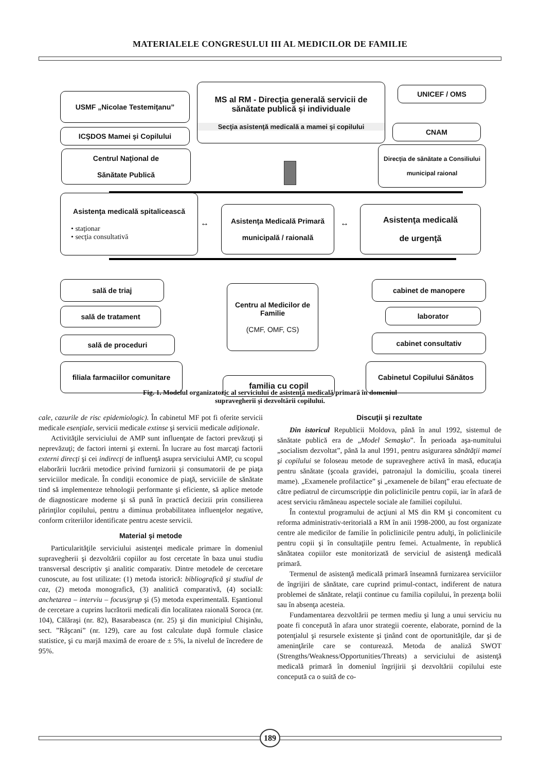MATERIALELE CONGRESULUI III AL MEDICILOR DE FAMILIE
USMF „Nicolae Testemiţanu”
MS al RM - Direcţia generală servicii de sănătate publică și individuale
Secţia asistenţă medicală a mamei şi copilului
UNICEF / OMS
ICŞDOS Mamei şi Copilului CNAM
Centrul Naţional de
Sănătate Publică
Direcţia de sănătate a Consiliului
municipal raional
Asistenţa medicală spitalicească
• staţionar
• secţia consultativă
↔
Asistenţa Medicală Primară
municipală / raională
↔
Asistenţa medicală
de urgenţă
sală de triaj
sală de tratament
sală de proceduri
filiala farmaciilor comunitare
Centru al Medicilor de Familie
(CMF, OMF, CS)
familia cu copil
cabinet de manopere
laborator
cabinet consultativ
Cabinetul Copilului Sănătos
Fig. 1. Modelul organizatoric al serviciului de asistenţă medicală primară în domeniul
supravegherii şi dezvoltării copilului.
cale, cazurile de risc epidemiologic). În cabinetul MF pot fi oferite servicii medicale esenţiale, servicii medicale extinse şi servicii medicale adiţionale.
Activităţile serviciului de AMP sunt influenţate de factori prevăzuţi şi neprevăzuţi; de factori interni şi externi. În lucrare au fost marcaţi factorii externi direcţi şi cei indirecţi de influenţă asupra serviciului AMP, cu scopul elaborării lucrării metodice privind furnizorii şi consumatorii de pe piaţa serviciilor medicale. În condiţii economice de piaţă, serviciile de sănătate tind să implementeze tehnologii performante şi eficiente, să aplice metode de diagnosticare moderne şi să pună în practică decizii prin consilierea părinţilor copilului, pentru a diminua probabilitatea influenţelor negative, conform criteriilor identificate pentru aceste servicii.
Material şi metode
Particularităţile serviciului asistenţei medicale primare în domeniul supravegherii şi dezvoltării copiilor au fost cercetate în baza unui studiu transversal descriptiv şi analitic comparativ. Dintre metodele de cercetare cunoscute, au fost utilizate: (1) metoda istorică: bibliografică şi studiul de caz, (2) metoda monografică, (3) analitică comparativă, (4) socială: anchetarea – interviu – focus/grup şi (5) metoda experimentală. Eşantionul de cercetare a cuprins lucrătorii medicali din localitatea raională Soroca (nr. 104), Călăraşi (nr. 82), Basarabeasca (nr. 25) şi din municipiul Chişinău, sect. ”Râşcani” (nr. 129), care au fost calculate după formule clasice statistice, şi cu marjă maximă de eroare de ± 5%, la nivelul de încredere de 95%.
Discuţii şi rezultate
Din istoricul Republicii Moldova, până în anul 1992, sistemul de sănătate publică era de „Model Semaşko”. În perioada aşa-numitului „socialism dezvoltat”, până la anul 1991, pentru asigurarea sănătăţii mamei şi copilului se foloseau metode de supraveghere activă în masă, educaţia pentru sănătate (şcoala gravidei, patronajul la domiciliu, şcoala tinerei mame). „Examenele profilactice” şi „examenele de bilanţ” erau efectuate de către pediatrul de circumscripţie din policlinicile pentru copii, iar în afară de acest serviciu rămâneau aspectele sociale ale familiei copilului.
În contextul programului de acţiuni al MS din RM şi concomitent cu reforma administrativ-teritorială a RM în anii 1998-2000, au fost organizate centre ale medicilor de familie în policlinicile pentru adulţi, în policlinicile pentru copii şi în consultaţiile pentru femei. Actualmente, în republică sănătatea copiilor este monitorizată de serviciul de asistenţă medicală primară.
Termenul de asistenţă medicală primară înseamnă furnizarea serviciilor de îngrijiri de sănătate, care cuprind primul-contact, indiferent de natura problemei de sănătate, relaţii continue cu familia copilului, în prezenţa bolii sau în absenţa acesteia.
Fundamentarea dezvoltării pe termen mediu şi lung a unui serviciu nu poate fi concepută în afara unor strategii coerente, elaborate, pornind de la potenţialul şi resursele existente şi ţinând cont de oportunităţile, dar şi de ameninţările care se conturează. Metoda de analiză SWOT (Strengths/Weakness/Opportunities/Threats) a serviciului de asistenţă medicală primară în domeniul îngrijirii şi dezvoltării copilului este concepută ca o suită de co-
189